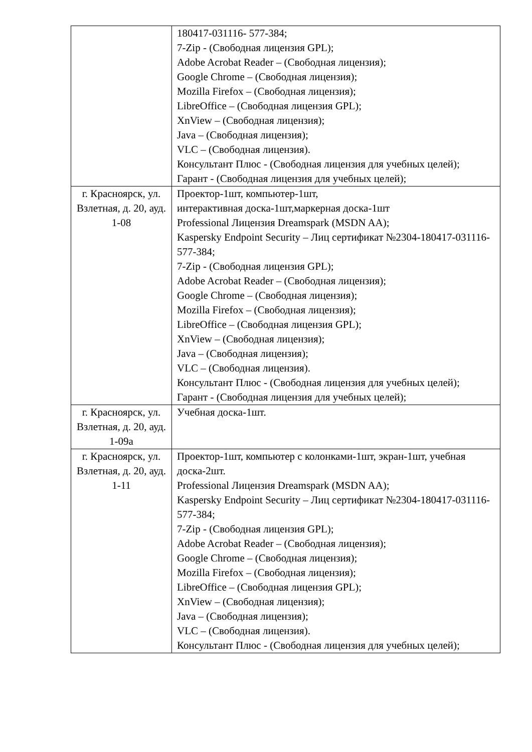| | 180417-031116- 577-384; 7-Zip - (Свободная лицензия GPL); Adobe Acrobat Reader – (Свободная лицензия); Google Chrome – (Свободная лицензия); Mozilla Firefox – (Свободная лицензия); LibreOffice – (Свободная лицензия GPL); XnView – (Свободная лицензия); Java – (Свободная лицензия); VLC – (Свободная лицензия). Консультант Плюс - (Свободная лицензия для учебных целей); Гарант - (Свободная лицензия для учебных целей); |
| г. Красноярск, ул. Взлетная, д. 20, ауд. 1-08 | Проектор-1шт, компьютер-1шт, интерактивная доска-1шт,маркерная доска-1шт Professional Лицензия Dreamspark (MSDN AA); Kaspersky Endpoint Security – Лиц сертификат №2304-180417-031116- 577-384; 7-Zip - (Свободная лицензия GPL); Adobe Acrobat Reader – (Свободная лицензия); Google Chrome – (Свободная лицензия); Mozilla Firefox – (Свободная лицензия); LibreOffice – (Свободная лицензия GPL); XnView – (Свободная лицензия); Java – (Свободная лицензия); VLC – (Свободная лицензия). Консультант Плюс - (Свободная лицензия для учебных целей); Гарант - (Свободная лицензия для учебных целей); |
| г. Красноярск, ул. Взлетная, д. 20, ауд. 1-09а | Учебная доска-1шт. |
| г. Красноярск, ул. Взлетная, д. 20, ауд. 1-11 | Проектор-1шт, компьютер с колонками-1шт, экран-1шт, учебная доска-2шт. Professional Лицензия Dreamspark (MSDN AA); Kaspersky Endpoint Security – Лиц сертификат №2304-180417-031116- 577-384; 7-Zip - (Свободная лицензия GPL); Adobe Acrobat Reader – (Свободная лицензия); Google Chrome – (Свободная лицензия); Mozilla Firefox – (Свободная лицензия); LibreOffice – (Свободная лицензия GPL); XnView – (Свободная лицензия); Java – (Свободная лицензия); VLC – (Свободная лицензия). Консультант Плюс - (Свободная лицензия для учебных целей); |